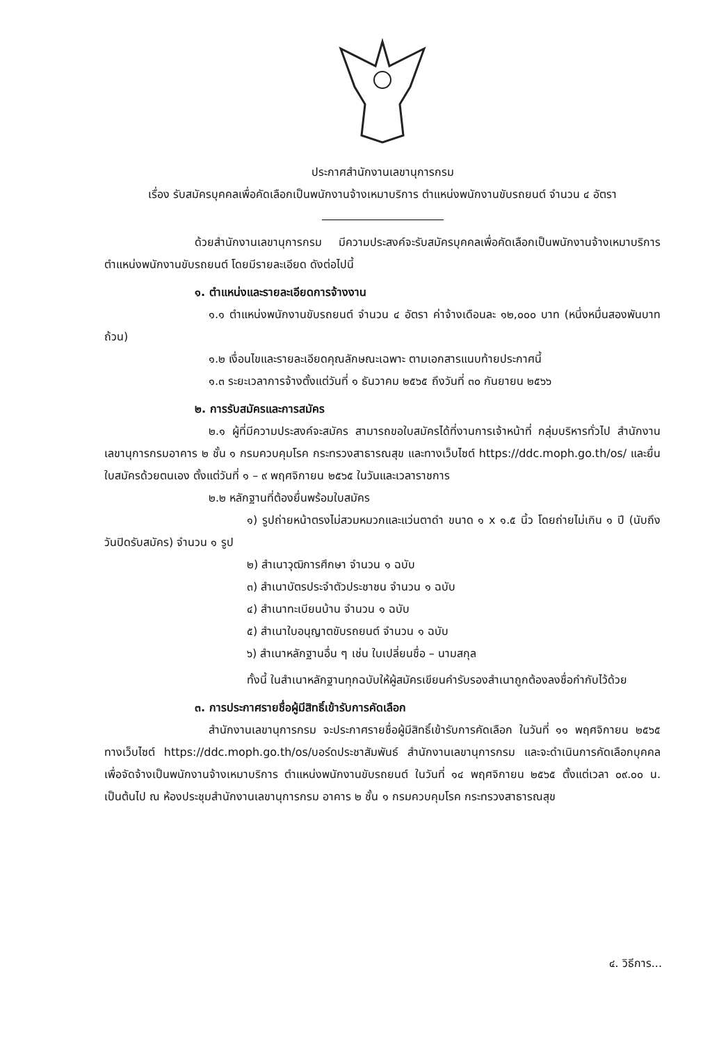ประกาศสำนักงานเลขานุการกรม
เรื่อง รับสมัครบุคคลเพื่อคัดเลือกเป็นพนักงานจ้างเหมาบริการ ตำแหน่งพนักงานขับรถยนต์ จำนวน ๔ อัตรา
ด้วยสำนักงานเลขานุการกรม มีความประสงค์จะรับสมัครบุคคลเพื่อคัดเลือกเป็นพนักงานจ้างเหมาบริการ ตำแหน่งพนักงานขับรถยนต์ โดยมีรายละเอียด ดังต่อไปนี้
๑. ตำแหน่งและรายละเอียดการจ้างงาน
๑.๑ ตำแหน่งพนักงานขับรถยนต์ จำนวน ๔ อัตรา ค่าจ้างเดือนละ ๑๒,๐๐๐ บาท (หนึ่งหมื่นสองพันบาทถ้วน)
๑.๒ เงื่อนไขและรายละเอียดคุณลักษณะเฉพาะ ตามเอกสารแนบท้ายประกาศนี้
๑.๓ ระยะเวลาการจ้างตั้งแต่วันที่ ๑ ธันวาคม ๒๕๖๕ ถึงวันที่ ๓๐ กันยายน ๒๕๖๖
๒. การรับสมัครและการสมัคร
๒.๑ ผู้ที่มีความประสงค์จะสมัคร สามารถขอใบสมัครได้ที่งานการเจ้าหน้าที่ กลุ่มบริหารทั่วไป สำนักงานเลขานุการกรมอาคาร ๒ ชั้น ๑ กรมควบคุมโรค กระทรวงสาธารณสุข และทางเว็บไซต์ https://ddc.moph.go.th/os/ และยื่นใบสมัครด้วยตนเอง ตั้งแต่วันที่ ๑ – ๙ พฤศจิกายน ๒๕๖๕ ในวันและเวลาราชการ
๒.๒ หลักฐานที่ต้องยื่นพร้อมใบสมัคร
๑) รูปถ่ายหน้าตรงไม่สวมหมวกและแว่นตาดำ ขนาด ๑ x ๑.๕ นิ้ว โดยถ่ายไม่เกิน ๑ ปี (นับถึงวันปิดรับสมัคร) จำนวน ๑ รูป
๒) สำเนาวุฒิการศึกษา จำนวน ๑ ฉบับ
๓) สำเนาบัตรประจำตัวประชาชน จำนวน ๑ ฉบับ
๔) สำเนาทะเบียนบ้าน จำนวน ๑ ฉบับ
๕) สำเนาใบอนุญาตขับรถยนต์ จำนวน ๑ ฉบับ
๖) สำเนาหลักฐานอื่น ๆ เช่น ใบเปลี่ยนชื่อ – นามสกุล
ทั้งนี้ ในสำเนาหลักฐานทุกฉบับให้ผู้สมัครเขียนคำรับรองสำเนาถูกต้องลงชื่อกำกับไว้ด้วย
๓. การประกาศรายชื่อผู้มีสิทธิ์เข้ารับการคัดเลือก
สำนักงานเลขานุการกรม จะประกาศรายชื่อผู้มีสิทธิ์เข้ารับการคัดเลือก ในวันที่ ๑๑ พฤศจิกายน ๒๕๖๕ ทางเว็บไซต์ https://ddc.moph.go.th/os/บอร์ดประชาสัมพันธ์ สำนักงานเลขานุการกรม และจะดำเนินการคัดเลือกบุคคลเพื่อจัดจ้างเป็นพนักงานจ้างเหมาบริการ ตำแหน่งพนักงานขับรถยนต์ ในวันที่ ๑๔ พฤศจิกายน ๒๕๖๕ ตั้งแต่เวลา ๐๙.๐๐ น. เป็นต้นไป ณ ห้องประชุมสำนักงานเลขานุการกรม อาคาร ๒ ชั้น ๑ กรมควบคุมโรค กระทรวงสาธารณสุข
๔. วิธีการ...